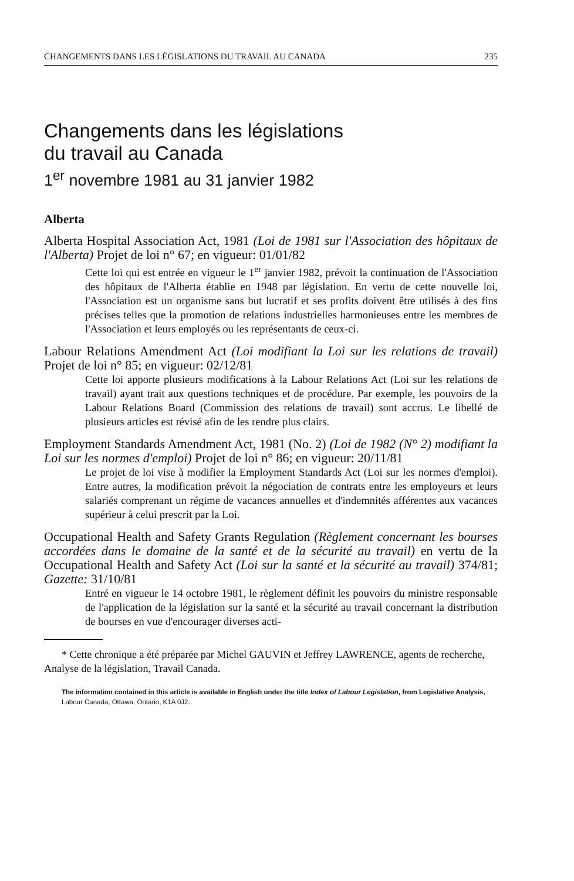CHANGEMENTS DANS LES LÉGISLATIONS DU TRAVAIL AU CANADA 235
Changements dans les législations
du travail au Canada
1<sup>er</sup> novembre 1981 au 31 janvier 1982
Alberta
Alberta Hospital Association Act, 1981 (Loi de 1981 sur l'Association des hôpitaux de l'Alberta) Projet de loi n° 67; en vigueur: 01/01/82
Cette loi qui est entrée en vigueur le 1<sup>er</sup> janvier 1982, prévoit la continuation de l'Association des hôpitaux de l'Alberta établie en 1948 par législation. En vertu de cette nouvelle loi, l'Association est un organisme sans but lucratif et ses profits doivent être utilisés à des fins précises telles que la promotion de relations industrielles harmonieuses entre les membres de l'Association et leurs employés ou les représentants de ceux-ci.
Labour Relations Amendment Act (Loi modifiant la Loi sur les relations de travail) Projet de loi n° 85; en vigueur: 02/12/81
Cette loi apporte plusieurs modifications à la Labour Relations Act (Loi sur les relations de travail) ayant trait aux questions techniques et de procédure. Par exemple, les pouvoirs de la Labour Relations Board (Commission des relations de travail) sont accrus. Le libellé de plusieurs articles est révisé afin de les rendre plus clairs.
Employment Standards Amendment Act, 1981 (No. 2) (Loi de 1982 (N° 2) modifiant la Loi sur les normes d'emploi) Projet de loi n° 86; en vigueur: 20/11/81
Le projet de loi vise à modifier la Employment Standards Act (Loi sur les normes d'emploi). Entre autres, la modification prévoit la négociation de contrats entre les employeurs et leurs salariés comprenant un régime de vacances annuelles et d'indemnités afférentes aux vacances supérieur à celui prescrit par la Loi.
Occupational Health and Safety Grants Regulation (Règlement concernant les bourses accordées dans le domaine de la santé et de la sécurité au travail) en vertu de la Occupational Health and Safety Act (Loi sur la santé et la sécurité au travail) 374/81; Gazette: 31/10/81
Entré en vigueur le 14 octobre 1981, le règlement définit les pouvoirs du ministre responsable de l'application de la législation sur la santé et la sécurité au travail concernant la distribution de bourses en vue d'encourager diverses acti-
* Cette chronique a été préparée par Michel GAUVIN et Jeffrey LAWRENCE, agents de recherche, Analyse de la législation, Travail Canada.
The information contained in this article is available in English under the title Index of Labour Legislation, from Legislative Analysis, Labour Canada, Ottawa, Ontario, K1A 0J2.